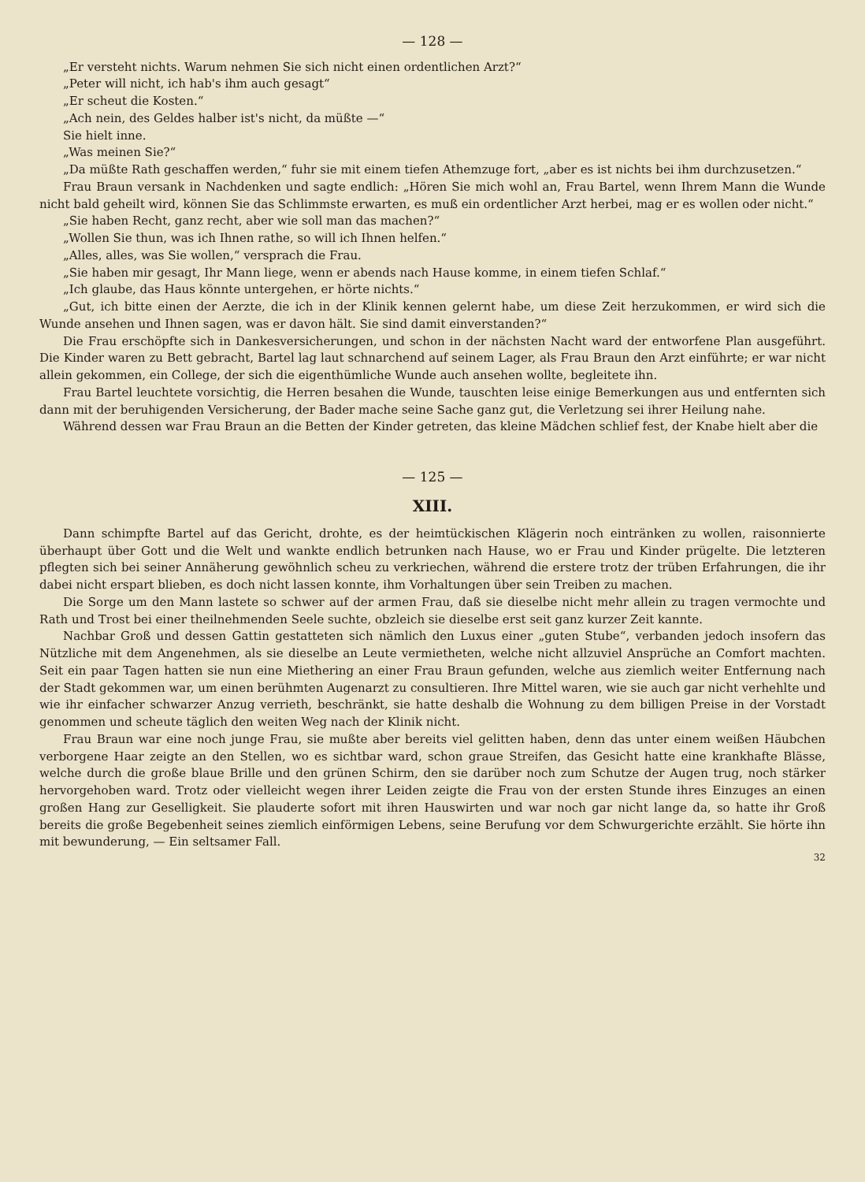— 128 —
„Er versteht nichts. Warum nehmen Sie sich nicht einen ordentlichen Arzt?“
„Peter will nicht, ich hab's ihm auch gesagt“
„Er scheut die Kosten.“
„Ach nein, des Geldes halber ist's nicht, da müßte —“
Sie hielt inne.
„Was meinen Sie?“
„Da müßte Rath geschaffen werden,“ fuhr sie mit einem tiefen Athemzuge fort, „aber es ist nichts bei ihm durchzusetzen.“
Frau Braun versank in Nachdenken und sagte endlich: „Hören Sie mich wohl an, Frau Bartel, wenn Ihrem Mann die Wunde nicht bald geheilt wird, können Sie das Schlimmste erwarten, es muß ein ordentlicher Arzt herbei, mag er es wollen oder nicht.“
„Sie haben Recht, ganz recht, aber wie soll man das machen?“
„Wollen Sie thun, was ich Ihnen rathe, so will ich Ihnen helfen.“
„Alles, alles, was Sie wollen,“ versprach die Frau.
„Sie haben mir gesagt, Ihr Mann liege, wenn er abends nach Hause komme, in einem tiefen Schlaf.“
„Ich glaube, das Haus könnte untergehen, er hörte nichts.“
„Gut, ich bitte einen der Aerzte, die ich in der Klinik kennen gelernt habe, um diese Zeit herzukommen, er wird sich die Wunde ansehen und Ihnen sagen, was er davon hält. Sie sind damit einverstanden?“
Die Frau erschöpfte sich in Dankesversicherungen, und schon in der nächsten Nacht ward der entworfene Plan ausgeführt. Die Kinder waren zu Bett gebracht, Bartel lag laut schnarchend auf seinem Lager, als Frau Braun den Arzt einführte; er war nicht allein gekommen, ein College, der sich die eigenthümliche Wunde auch ansehen wollte, begleitete ihn.
Frau Bartel leuchtete vorsichtig, die Herren besahen die Wunde, tauschten leise einige Bemerkungen aus und entfernten sich dann mit der beruhigenden Versicherung, der Bader mache seine Sache ganz gut, die Verletzung sei ihrer Heilung nahe.
Während dessen war Frau Braun an die Betten der Kinder getreten, das kleine Mädchen schlief fest, der Knabe hielt aber die
— 125 —
XIII.
Dann schimpfte Bartel auf das Gericht, drohte, es der heimtückischen Klägerin noch eintränken zu wollen, raisonnierte überhaupt über Gott und die Welt und wankte endlich betrunken nach Hause, wo er Frau und Kinder prügelte. Die letzteren pflegten sich bei seiner Annäherung gewöhnlich scheu zu verkriechen, während die erstere trotz der trüben Erfahrungen, die ihr dabei nicht erspart blieben, es doch nicht lassen konnte, ihm Vorhaltungen über sein Treiben zu machen.
Die Sorge um den Mann lastete so schwer auf der armen Frau, daß sie dieselbe nicht mehr allein zu tragen vermochte und Rath und Trost bei einer theilnehmenden Seele suchte, obzleich sie dieselbe erst seit ganz kurzer Zeit kannte.
Nachbar Groß und dessen Gattin gestatteten sich nämlich den Luxus einer „guten Stube“, verbanden jedoch insofern das Nützliche mit dem Angenehmen, als sie dieselbe an Leute vermietheten, welche nicht allzuviel Ansprüche an Comfort machten. Seit ein paar Tagen hatten sie nun eine Miethering an einer Frau Braun gefunden, welche aus ziemlich weiter Entfernung nach der Stadt gekommen war, um einen berühmten Augenarzt zu consultieren. Ihre Mittel waren, wie sie auch gar nicht verhehlte und wie ihr einfacher schwarzer Anzug verrieth, beschränkt, sie hatte deshalb die Wohnung zu dem billigen Preise in der Vorstadt genommen und scheute täglich den weiten Weg nach der Klinik nicht.
Frau Braun war eine noch junge Frau, sie mußte aber bereits viel gelitten haben, denn das unter einem weißen Häubchen verborgene Haar zeigte an den Stellen, wo es sichtbar ward, schon graue Streifen, das Gesicht hatte eine krankhafte Blässe, welche durch die große blaue Brille und den grünen Schirm, den sie darüber noch zum Schutze der Augen trug, noch stärker hervorgehoben ward. Trotz oder vielleicht wegen ihrer Leiden zeigte die Frau von der ersten Stunde ihres Einzuges an einen großen Hang zur Geselligkeit. Sie plauderte sofort mit ihren Hauswirten und war noch gar nicht lange da, so hatte ihr Groß bereits die große Begebenheit seines ziemlich einförmigen Lebens, seine Berufung vor dem Schwurgerichte erzählt. Sie hörte ihn mit bewunderung, — Ein seltsamer Fall.
32